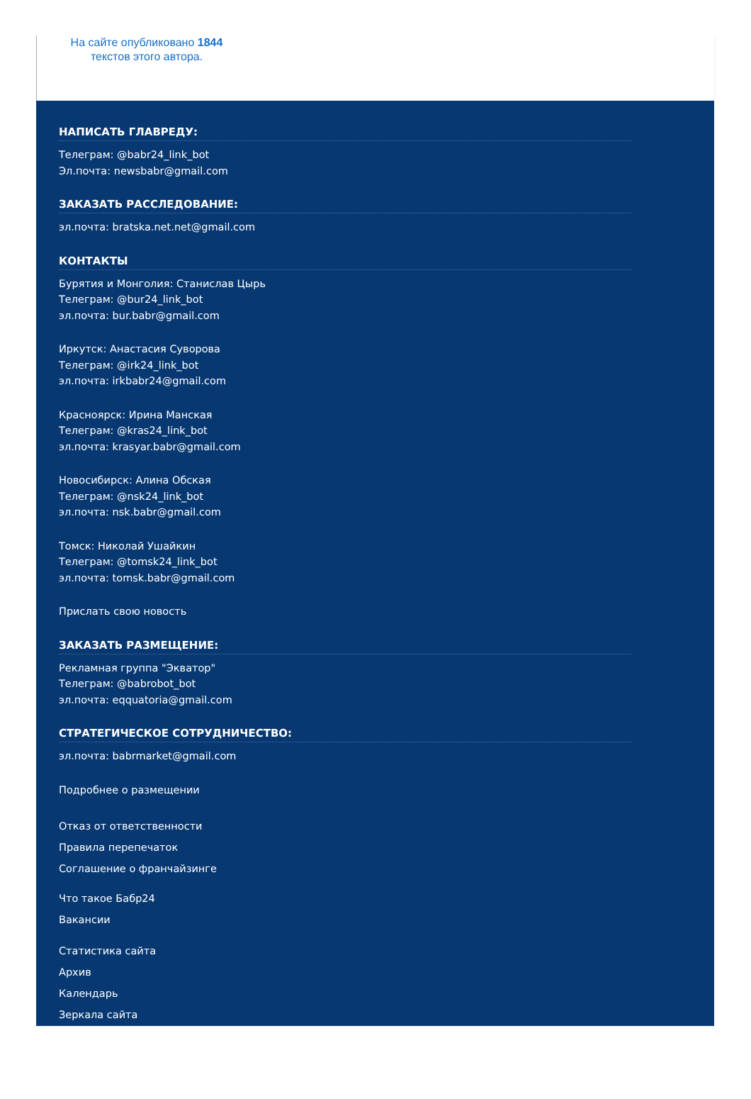На сайте опубликовано 1844 текстов этого автора.
НАПИСАТЬ ГЛАВРЕДУ:
Телеграм: @babr24_link_bot
Эл.почта: newsbabr@gmail.com
ЗАКАЗАТЬ РАССЛЕДОВАНИЕ:
эл.почта: bratska.net.net@gmail.com
КОНТАКТЫ
Бурятия и Монголия: Станислав Цырь
Телеграм: @bur24_link_bot
эл.почта: bur.babr@gmail.com
Иркутск: Анастасия Суворова
Телеграм: @irk24_link_bot
эл.почта: irkbabr24@gmail.com
Красноярск: Ирина Манская
Телеграм: @kras24_link_bot
эл.почта: krasyar.babr@gmail.com
Новосибирск: Алина Обская
Телеграм: @nsk24_link_bot
эл.почта: nsk.babr@gmail.com
Томск: Николай Ушайкин
Телеграм: @tomsk24_link_bot
эл.почта: tomsk.babr@gmail.com
Прислать свою новость
ЗАКАЗАТЬ РАЗМЕЩЕНИЕ:
Рекламная группа "Экватор"
Телеграм: @babrobot_bot
эл.почта: eqquatoria@gmail.com
СТРАТЕГИЧЕСКОЕ СОТРУДНИЧЕСТВО:
эл.почта: babrmarket@gmail.com
Подробнее о размещении
Отказ от ответственности
Правила перепечаток
Соглашение о франчайзинге
Что такое Бабр24
Вакансии
Статистика сайта
Архив
Календарь
Зеркала сайта